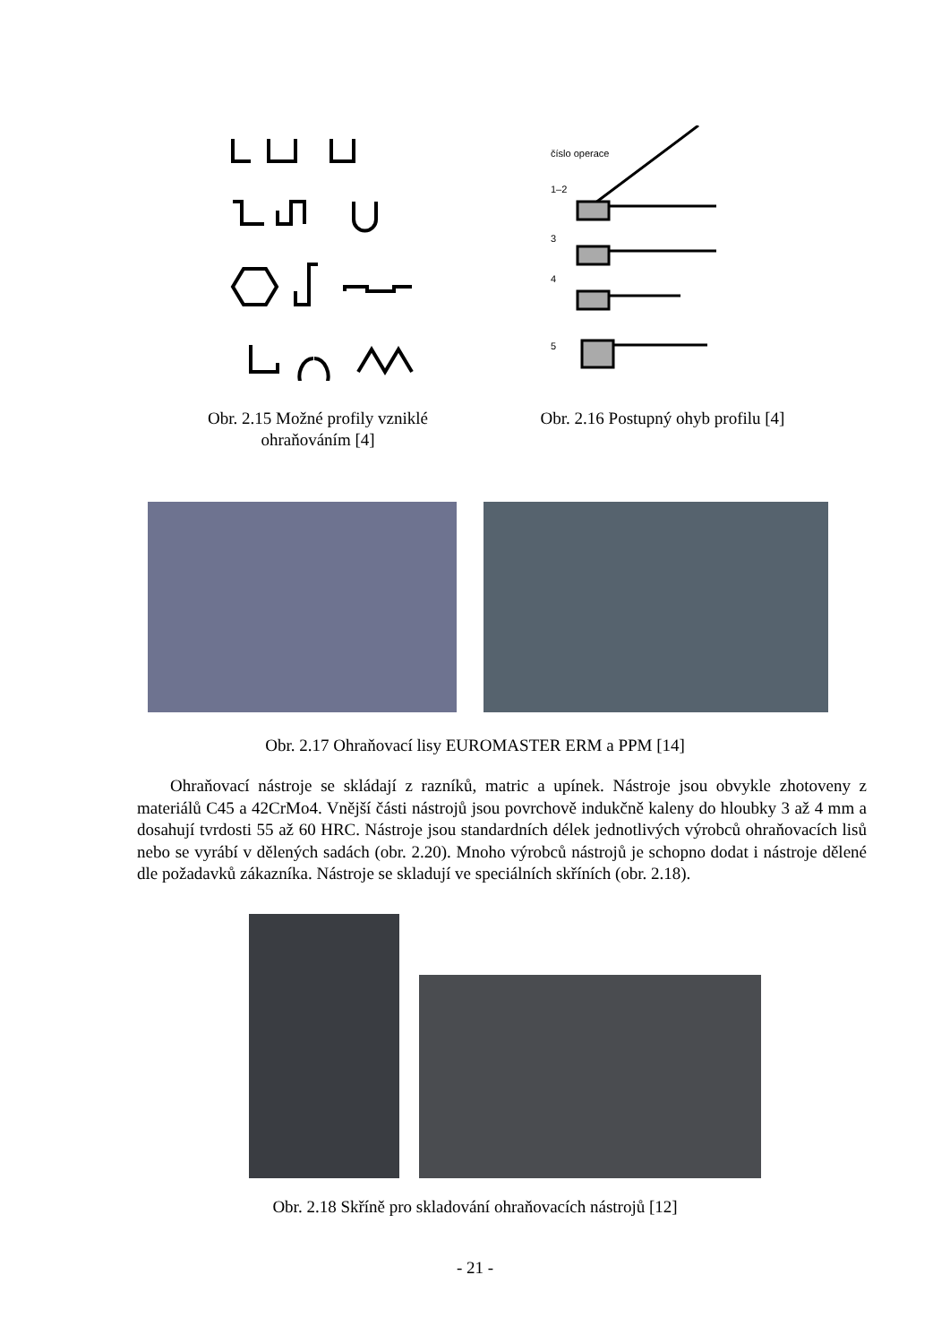číslo operace
1–2
3
4
5
Obr. 2.15 Možné profily vzniklé ohraňováním [4]
Obr. 2.16 Postupný ohyb profilu [4]
Obr. 2.17 Ohraňovací lisy EUROMASTER ERM a PPM [14]
Ohraňovací nástroje se skládají z razníků, matric a upínek. Nástroje jsou obvykle zhotoveny z materiálů C45 a 42CrMo4. Vnější části nástrojů jsou povrchově indukčně kaleny do hloubky 3 až 4 mm a dosahují tvrdosti 55 až 60 HRC. Nástroje jsou standardních délek jednotlivých výrobců ohraňovacích lisů nebo se vyrábí v dělených sadách (obr. 2.20). Mnoho výrobců nástrojů je schopno dodat i nástroje dělené dle požadavků zákazníka. Nástroje se skladují ve speciálních skříních (obr. 2.18).
Obr. 2.18 Skříně pro skladování ohraňovacích nástrojů [12]
- 21 -